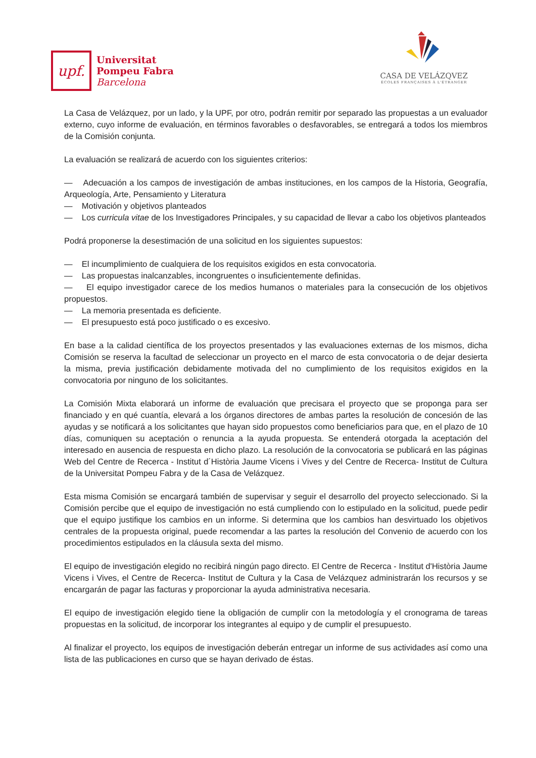upf.
Universitat
Pompeu Fabra
Barcelona
CASA DE VELÁZQVEZ
ÉCOLES FRANÇAISES À L'ÉTRANGER
La Casa de Velázquez, por un lado, y la UPF, por otro, podrán remitir por separado las propuestas a un evaluador externo, cuyo informe de evaluación, en términos favorables o desfavorables, se entregará a todos los miembros de la Comisión conjunta.
La evaluación se realizará de acuerdo con los siguientes criterios:
— Adecuación a los campos de investigación de ambas instituciones, en los campos de la Historia, Geografía, Arqueología, Arte, Pensamiento y Literatura
— Motivación y objetivos planteados
— Los curricula vitae de los Investigadores Principales, y su capacidad de llevar a cabo los objetivos planteados
Podrá proponerse la desestimación de una solicitud en los siguientes supuestos:
— El incumplimiento de cualquiera de los requisitos exigidos en esta convocatoria.
— Las propuestas inalcanzables, incongruentes o insuficientemente definidas.
— El equipo investigador carece de los medios humanos o materiales para la consecución de los objetivos propuestos.
— La memoria presentada es deficiente.
— El presupuesto está poco justificado o es excesivo.
En base a la calidad científica de los proyectos presentados y las evaluaciones externas de los mismos, dicha Comisión se reserva la facultad de seleccionar un proyecto en el marco de esta convocatoria o de dejar desierta la misma, previa justificación debidamente motivada del no cumplimiento de los requisitos exigidos en la convocatoria por ninguno de los solicitantes.
La Comisión Mixta elaborará un informe de evaluación que precisara el proyecto que se proponga para ser financiado y en qué cuantía, elevará a los órganos directores de ambas partes la resolución de concesión de las ayudas y se notificará a los solicitantes que hayan sido propuestos como beneficiarios para que, en el plazo de 10 días, comuniquen su aceptación o renuncia a la ayuda propuesta. Se entenderá otorgada la aceptación del interesado en ausencia de respuesta en dicho plazo. La resolución de la convocatoria se publicará en las páginas Web del Centre de Recerca - Institut d´Història Jaume Vicens i Vives y del Centre de Recerca- Institut de Cultura de la Universitat Pompeu Fabra y de la Casa de Velázquez.
Esta misma Comisión se encargará también de supervisar y seguir el desarrollo del proyecto seleccionado. Si la Comisión percibe que el equipo de investigación no está cumpliendo con lo estipulado en la solicitud, puede pedir que el equipo justifique los cambios en un informe. Si determina que los cambios han desvirtuado los objetivos centrales de la propuesta original, puede recomendar a las partes la resolución del Convenio de acuerdo con los procedimientos estipulados en la cláusula sexta del mismo.
El equipo de investigación elegido no recibirá ningún pago directo. El Centre de Recerca - Institut d'Història Jaume Vicens i Vives, el Centre de Recerca- Institut de Cultura y la Casa de Velázquez administrarán los recursos y se encargarán de pagar las facturas y proporcionar la ayuda administrativa necesaria.
El equipo de investigación elegido tiene la obligación de cumplir con la metodología y el cronograma de tareas propuestas en la solicitud, de incorporar los integrantes al equipo y de cumplir el presupuesto.
Al finalizar el proyecto, los equipos de investigación deberán entregar un informe de sus actividades así como una lista de las publicaciones en curso que se hayan derivado de éstas.